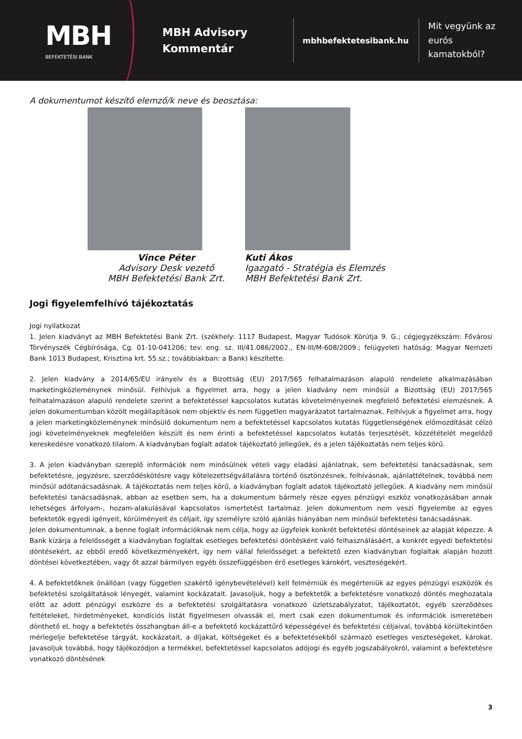MBH
BEFEKTETÉSI BANK
MBH Advisory Kommentár
mbhbefektetesibank.hu
Mit vegyünk az eurós
kamatokból?
A dokumentumot készítő elemző/k neve és beosztása:
Vince Péter
Advisory Desk vezető
MBH Befektetési Bank Zrt.
Kuti Ákos
Igazgató - Stratégia és Elemzés
MBH Befektetési Bank Zrt.
Jogi figyelemfelhívó tájékoztatás
Jogi nyilatkozat
1. Jelen kiadványt az MBH Befektetési Bank Zrt. (székhely: 1117 Budapest, Magyar Tudósok Körútja 9. G.; cégjegyzékszám: Fővárosi Törvényszék Cégbírósága, Cg. 01-10-041206; tev. eng. sz. III/41.086/2002., EN-III/M-608/2009.; felügyeleti hatóság: Magyar Nemzeti Bank 1013 Budapest, Krisztina krt. 55.sz.; továbbiakban: a Bank) készítette.
2. Jelen kiadvány a 2014/65/EU irányelv és a Bizottság (EU) 2017/565 felhatalmazáson alapuló rendelete alkalmazásában marketingközleménynek minősül. Felhívjuk a figyelmet arra, hogy a jelen kiadvány nem minősül a Bizottság (EU) 2017/565 felhatalmazáson alapuló rendelete szerint a befektetéssel kapcsolatos kutatás követelményeinek megfelelő befektetési elemzésnek. A jelen dokumentumban közölt megállapítások nem objektív és nem független magyarázatot tartalmaznak. Felhívjuk a figyelmet arra, hogy a jelen marketingközleménynek minősülő dokumentum nem a befektetéssel kapcsolatos kutatás függetlenségének előmozdítását célzó jogi követelményeknek megfelelően készült és nem érinti a befektetéssel kapcsolatos kutatás terjesztését, közzétételét megelőző kereskedésre vonatkozó tilalom. A kiadványban foglalt adatok tájékoztató jellegűek, és a jelen tájékoztatás nem teljes körű.
3. A jelen kiadványban szereplő információk nem minősülnek vételi vagy eladási ajánlatnak, sem befektetési tanácsadásnak, sem befektetésre, jegyzésre, szerződéskötésre vagy kötelezettségvállalásra történő ösztönzésnek, felhívásnak, ajánlattételnek, továbbá nem minősül adótanácsadásnak. A tájékoztatás nem teljes körű, a kiadványban foglalt adatok tájékoztató jellegűek. A kiadvány nem minősül befektetési tanácsadásnak, abban az esetben sem, ha a dokumentum bármely része egyes pénzügyi eszköz vonatkozásában annak lehetséges árfolyam-, hozam-alakulásával kapcsolatos ismertetést tartalmaz. Jelen dokumentum nem veszi figyelembe az egyes befektetők egyedi igényeit, körülményeit és céljait, így személyre szóló ajánlás hiányában nem minősül befektetési tanácsadásnak.
Jelen dokumentumnak, a benne foglalt információknak nem célja, hogy az ügyfelek konkrét befektetési döntéseinek az alapját képezze. A Bank kizárja a felelősségét a kiadványban foglaltak esetleges befektetési döntésként való felhasználásáért, a konkrét egyedi befektetési döntésekért, az ebből eredő következményekért, így nem vállal felelősséget a befektető ezen kiadványban foglaltak alapján hozott döntései következtében, vagy őt azzal bármilyen egyéb összefüggésben érő esetleges károkért, veszteségekért.
4. A befektetőknek önállóan (vagy független szakértő igénybevételével) kell felmérniük és megérteniük az egyes pénzügyi eszközök és befektetési szolgáltatások lényegét, valamint kockázatait. Javasoljuk, hogy a befektetők a befektetésre vonatkozó döntés meghozatala előtt az adott pénzügyi eszközre és a befektetési szolgáltatásra vonatkozó üzletszabályzatot, tájékoztatót, egyéb szerződéses feltételeket, hirdetményeket, kondíciós listát figyelmesen olvassák el, mert csak ezen dokumentumok és információk ismeretében dönthető el, hogy a befektetés összhangban áll-e a befektető kockázattűrő képességével és befektetési céljaival, továbbá körültekintően mérlegelje befektetése tárgyát, kockázatait, a díjakat, költségeket és a befektetésekből származó esetleges veszteségeket, károkat. Javasoljuk továbbá, hogy tájékozódjon a termékkel, befektetéssel kapcsolatos adójogi és egyéb jogszabályokról, valamint a befektetésre vonatkozó döntésének
3